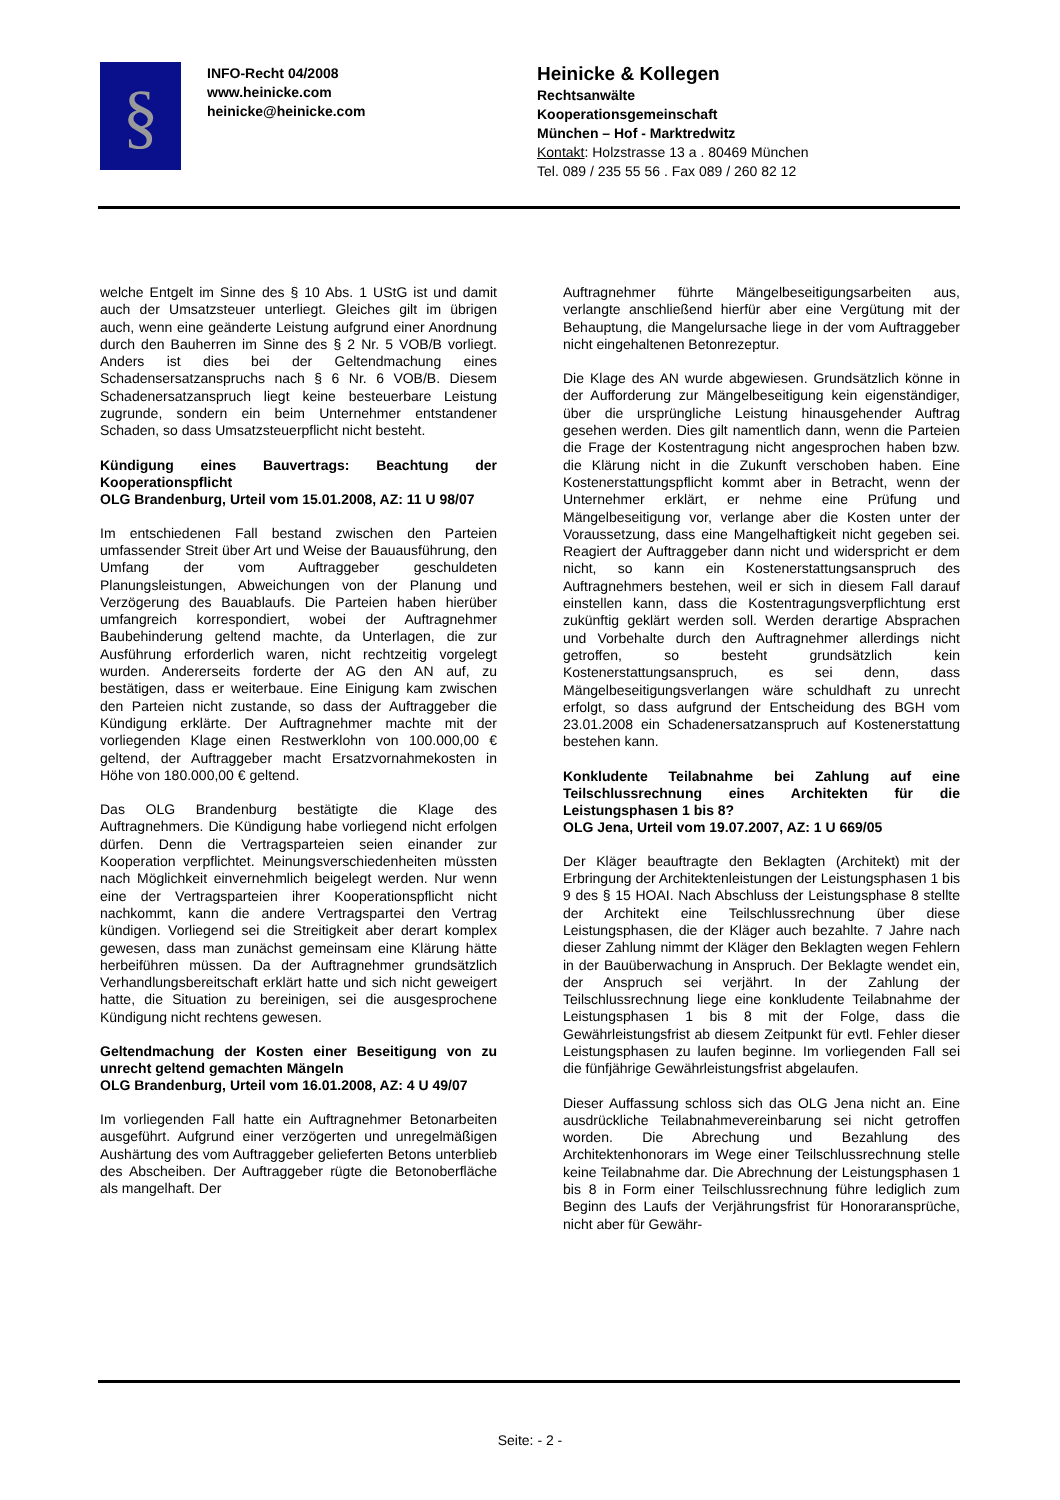§
INFO-Recht 04/2008
www.heinicke.com
heinicke@heinicke.com
Heinicke & Kollegen
Rechtsanwälte
Kooperationsgemeinschaft
München – Hof - Marktredwitz
Kontakt: Holzstrasse 13 a . 80469 München
Tel. 089 / 235 55 56 . Fax 089 / 260 82 12
welche Entgelt im Sinne des § 10 Abs. 1 UStG ist und damit auch der Umsatzsteuer unterliegt. Gleiches gilt im übrigen auch, wenn eine geänderte Leistung aufgrund einer Anordnung durch den Bauherren im Sinne des § 2 Nr. 5 VOB/B vorliegt. Anders ist dies bei der Geltendmachung eines Schadensersatzanspruchs nach § 6 Nr. 6 VOB/B. Diesem Schadenersatzanspruch liegt keine besteuerbare Leistung zugrunde, sondern ein beim Unternehmer entstandener Schaden, so dass Umsatzsteuerpflicht nicht besteht.
Kündigung eines Bauvertrags: Beachtung der Kooperationspflicht
OLG Brandenburg, Urteil vom 15.01.2008, AZ: 11 U 98/07
Im entschiedenen Fall bestand zwischen den Parteien umfassender Streit über Art und Weise der Bauausführung, den Umfang der vom Auftraggeber geschuldeten Planungsleistungen, Abweichungen von der Planung und Verzögerung des Bauablaufs. Die Parteien haben hierüber umfangreich korrespondiert, wobei der Auftragnehmer Baubehinderung geltend machte, da Unterlagen, die zur Ausführung erforderlich waren, nicht rechtzeitig vorgelegt wurden. Andererseits forderte der AG den AN auf, zu bestätigen, dass er weiterbaue. Eine Einigung kam zwischen den Parteien nicht zustande, so dass der Auftraggeber die Kündigung erklärte. Der Auftragnehmer machte mit der vorliegenden Klage einen Restwerklohn von 100.000,00 € geltend, der Auftraggeber macht Ersatzvornahmekosten in Höhe von 180.000,00 € geltend.
Das OLG Brandenburg bestätigte die Klage des Auftragnehmers. Die Kündigung habe vorliegend nicht erfolgen dürfen. Denn die Vertragsparteien seien einander zur Kooperation verpflichtet. Meinungsverschiedenheiten müssten nach Möglichkeit einvernehmlich beigelegt werden. Nur wenn eine der Vertragsparteien ihrer Kooperationspflicht nicht nachkommt, kann die andere Vertragspartei den Vertrag kündigen. Vorliegend sei die Streitigkeit aber derart komplex gewesen, dass man zunächst gemeinsam eine Klärung hätte herbeiführen müssen. Da der Auftragnehmer grundsätzlich Verhandlungsbereitschaft erklärt hatte und sich nicht geweigert hatte, die Situation zu bereinigen, sei die ausgesprochene Kündigung nicht rechtens gewesen.
Geltendmachung der Kosten einer Beseitigung von zu unrecht geltend gemachten Mängeln
OLG Brandenburg, Urteil vom 16.01.2008, AZ: 4 U 49/07
Im vorliegenden Fall hatte ein Auftragnehmer Betonarbeiten ausgeführt. Aufgrund einer verzögerten und unregelmäßigen Aushärtung des vom Auftraggeber gelieferten Betons unterblieb des Abscheiben. Der Auftraggeber rügte die Betonoberfläche als mangelhaft. Der
Auftragnehmer führte Mängelbeseitigungsarbeiten aus, verlangte anschließend hierfür aber eine Vergütung mit der Behauptung, die Mangelursache liege in der vom Auftraggeber nicht eingehaltenen Betonrezeptur.
Die Klage des AN wurde abgewiesen. Grundsätzlich könne in der Aufforderung zur Mängelbeseitigung kein eigenständiger, über die ursprüngliche Leistung hinausgehender Auftrag gesehen werden. Dies gilt namentlich dann, wenn die Parteien die Frage der Kostentragung nicht angesprochen haben bzw. die Klärung nicht in die Zukunft verschoben haben. Eine Kostenerstattungspflicht kommt aber in Betracht, wenn der Unternehmer erklärt, er nehme eine Prüfung und Mängelbeseitigung vor, verlange aber die Kosten unter der Voraussetzung, dass eine Mangelhaftigkeit nicht gegeben sei. Reagiert der Auftraggeber dann nicht und widerspricht er dem nicht, so kann ein Kostenerstattungsanspruch des Auftragnehmers bestehen, weil er sich in diesem Fall darauf einstellen kann, dass die Kostentragungsverpflichtung erst zukünftig geklärt werden soll. Werden derartige Absprachen und Vorbehalte durch den Auftragnehmer allerdings nicht getroffen, so besteht grundsätzlich kein Kostenerstattungsanspruch, es sei denn, dass Mängelbeseitigungsverlangen wäre schuldhaft zu unrecht erfolgt, so dass aufgrund der Entscheidung des BGH vom 23.01.2008 ein Schadenersatzanspruch auf Kostenerstattung bestehen kann.
Konkludente Teilabnahme bei Zahlung auf eine Teilschlussrechnung eines Architekten für die Leistungsphasen 1 bis 8?
OLG Jena, Urteil vom 19.07.2007, AZ: 1 U 669/05
Der Kläger beauftragte den Beklagten (Architekt) mit der Erbringung der Architektenleistungen der Leistungsphasen 1 bis 9 des § 15 HOAI. Nach Abschluss der Leistungsphase 8 stellte der Architekt eine Teilschlussrechnung über diese Leistungsphasen, die der Kläger auch bezahlte. 7 Jahre nach dieser Zahlung nimmt der Kläger den Beklagten wegen Fehlern in der Bauüberwachung in Anspruch. Der Beklagte wendet ein, der Anspruch sei verjährt. In der Zahlung der Teilschlussrechnung liege eine konkludente Teilabnahme der Leistungsphasen 1 bis 8 mit der Folge, dass die Gewährleistungsfrist ab diesem Zeitpunkt für evtl. Fehler dieser Leistungsphasen zu laufen beginne. Im vorliegenden Fall sei die fünfjährige Gewährleistungsfrist abgelaufen.
Dieser Auffassung schloss sich das OLG Jena nicht an. Eine ausdrückliche Teilabnahmevereinbarung sei nicht getroffen worden. Die Abrechung und Bezahlung des Architektenhonorars im Wege einer Teilschlussrechnung stelle keine Teilabnahme dar. Die Abrechnung der Leistungsphasen 1 bis 8 in Form einer Teilschlussrechnung führe lediglich zum Beginn des Laufs der Verjährungsfrist für Honoraransprüche, nicht aber für Gewähr-
Seite: - 2 -